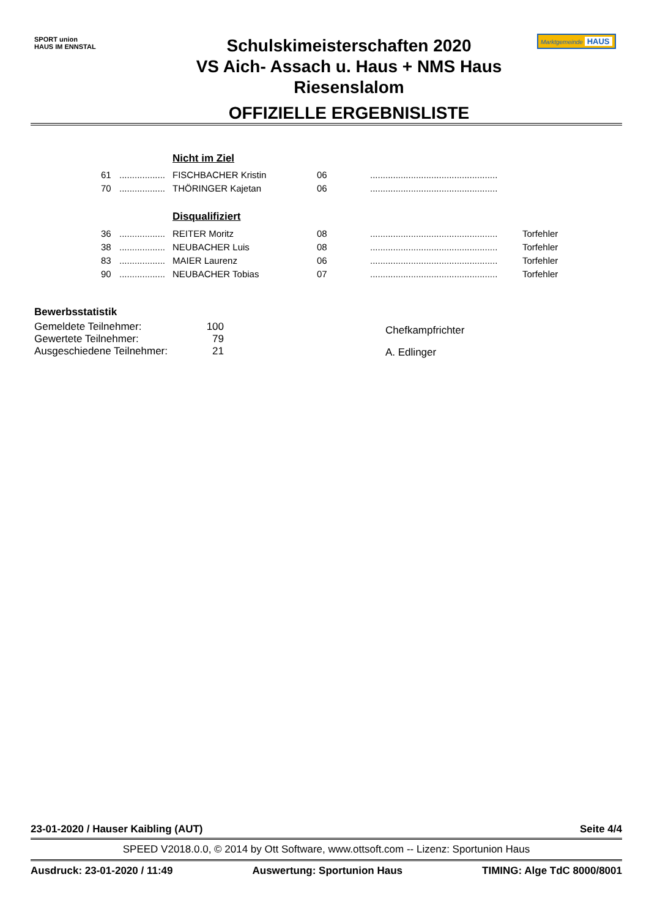SPORT union
HAUS IM ENNSTAL
Schulskimeisterschaften 2020
VS Aich- Assach u. Haus + NMS Haus
Riesenslalom
OFFIZIELLE ERGEBNISLISTE
Marktgemeinde HAUS
| | | Nicht im Ziel | | | |
| 61 | .................. | FISCHBACHER Kristin | 06 | .................................................. | |
| 70 | .................. | THÖRINGER Kajetan | 06 | .................................................. | |
| | | Disqualifiziert | | | |
| 36 | .................. | REITER Moritz | 08 | .................................................. | Torfehler |
| 38 | .................. | NEUBACHER Luis | 08 | .................................................. | Torfehler |
| 83 | .................. | MAIER Laurenz | 06 | .................................................. | Torfehler |
| 90 | .................. | NEUBACHER Tobias | 07 | .................................................. | Torfehler |
Bewerbsstatistik
| Gemeldete Teilnehmer: | 100 |
| Gewertete Teilnehmer: | 79 |
| Ausgeschiedene Teilnehmer: | 21 |
Chefkampfrichter
A. Edlinger
23-01-2020 / Hauser Kaibling (AUT) Seite 4/4
SPEED V2018.0.0, © 2014 by Ott Software, www.ottsoft.com -- Lizenz: Sportunion Haus
Ausdruck: 23-01-2020 / 11:49 Auswertung: Sportunion Haus TIMING: Alge TdC 8000/8001